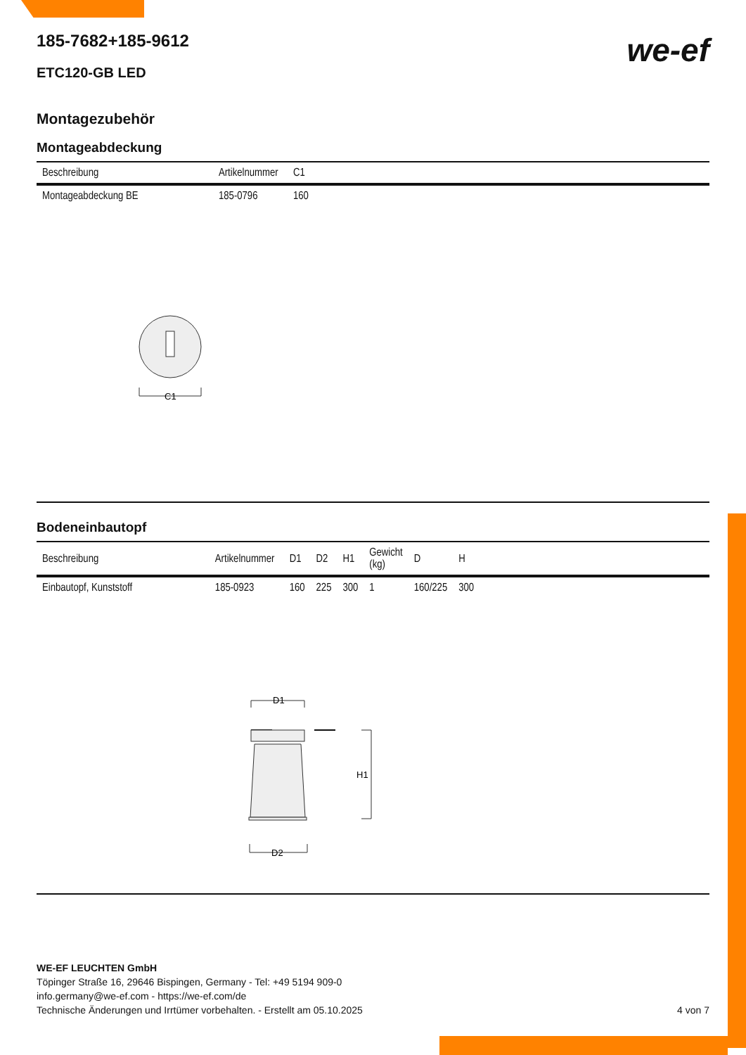we-ef
185-7682+185-9612
ETC120-GB LED
Montagezubehör
Montageabdeckung
| Beschreibung | Artikelnummer | C1 |
| --- | --- | --- |
| Montageabdeckung BE | 185-0796 | 160 |
C1
Bodeneinbautopf
| Beschreibung | Artikelnummer | D1 | D2 | H1 | Gewicht (kg) | D | H |
| --- | --- | --- | --- | --- | --- | --- | --- |
| Einbautopf, Kunststoff | 185-0923 | 160 | 225 | 300 | 1 | 160/225 | 300 |
D1
H1
D2
WE-EF LEUCHTEN GmbH
Töpinger Straße 16, 29646 Bispingen, Germany - Tel: +49 5194 909-0
info.germany@we-ef.com - https://we-ef.com/de
Technische Änderungen und Irrtümer vorbehalten. - Erstellt am 05.10.2025 4 von 7